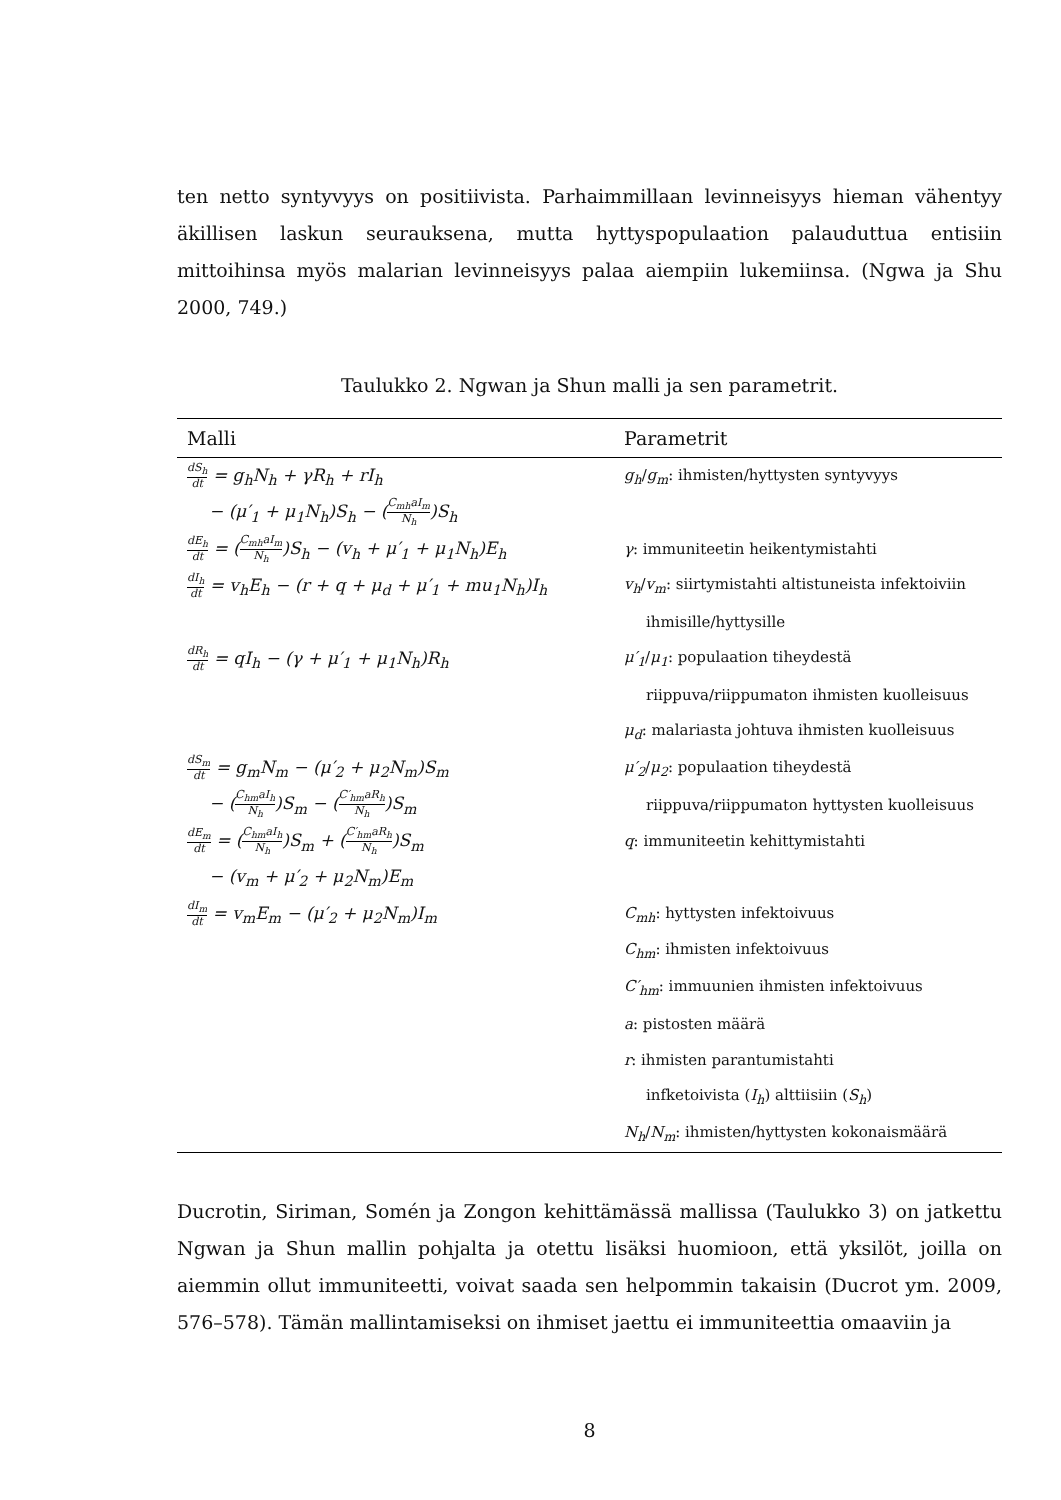ten netto syntyvyys on positiivista. Parhaimmillaan levinneisyys hieman vähentyy äkillisen laskun seurauksena, mutta hyttyspopulaation palauduttua entisiin mittoihinsa myös malarian levinneisyys palaa aiempiin lukemiinsa. (Ngwa ja Shu 2000, 749.)
Taulukko 2. Ngwan ja Shun malli ja sen parametrit.
| Malli | Parametrit |
| --- | --- |
| dS<sub>h</sub> dt = g<sub>h</sub>N<sub>h</sub> + γR<sub>h</sub> + rI<sub>h</sub> | g<sub>h</sub> / g<sub>m</sub> : ihmisten/hyttysten syntyvyys |
| − (μ′<sub>1</sub> + μ<sub>1</sub>N<sub>h</sub>)S<sub>h</sub> − ( C<sub>mh</sub>aI<sub>m</sub> N<sub>h</sub> )S<sub>h</sub> | |
| dE<sub>h</sub> dt = ( C<sub>mh</sub>aI<sub>m</sub> N<sub>h</sub> )S<sub>h</sub> − (v<sub>h</sub> + μ′<sub>1</sub> + μ<sub>1</sub>N<sub>h</sub>)E<sub>h</sub> | γ : immuniteetin heikentymistahti |
| dI<sub>h</sub> dt = v<sub>h</sub>E<sub>h</sub> − (r + q + μ<sub>d</sub> + μ′<sub>1</sub> + mu<sub>1</sub>N<sub>h</sub>)I<sub>h</sub> | v<sub>h</sub> / v<sub>m</sub> : siirtymistahti altistuneista infektoiviin |
| | ihmisille/hyttysille |
| dR<sub>h</sub> dt = qI<sub>h</sub> − (γ + μ′<sub>1</sub> + μ<sub>1</sub>N<sub>h</sub>)R<sub>h</sub> | μ′<sub>1</sub> / μ<sub>1</sub> : populaation tiheydestä |
| | riippuva/riippumaton ihmisten kuolleisuus |
| | μ<sub>d</sub> : malariasta johtuva ihmisten kuolleisuus |
| dS<sub>m</sub> dt = g<sub>m</sub>N<sub>m</sub> − (μ′<sub>2</sub> + μ<sub>2</sub>N<sub>m</sub>)S<sub>m</sub> | μ′<sub>2</sub> / μ<sub>2</sub> : populaation tiheydestä |
| − ( C<sub>hm</sub>aI<sub>h</sub> N<sub>h</sub> )S<sub>m</sub> − ( C′<sub>hm</sub>aR<sub>h</sub> N<sub>h</sub> )S<sub>m</sub> | riippuva/riippumaton hyttysten kuolleisuus |
| dE<sub>m</sub> dt = ( C<sub>hm</sub>aI<sub>h</sub> N<sub>h</sub> )S<sub>m</sub> + ( C′<sub>hm</sub>aR<sub>h</sub> N<sub>h</sub> )S<sub>m</sub> | q : immuniteetin kehittymistahti |
| − (v<sub>m</sub> + μ′<sub>2</sub> + μ<sub>2</sub>N<sub>m</sub>)E<sub>m</sub> | |
| dI<sub>m</sub> dt = v<sub>m</sub>E<sub>m</sub> − (μ′<sub>2</sub> + μ<sub>2</sub>N<sub>m</sub>)I<sub>m</sub> | C<sub>mh</sub> : hyttysten infektoivuus |
| | C<sub>hm</sub> : ihmisten infektoivuus |
| | C′<sub>hm</sub> : immuunien ihmisten infektoivuus |
| | a : pistosten määrä |
| | r : ihmisten parantumistahti |
| | infketoivista ( I<sub>h</sub> ) alttiisiin ( S<sub>h</sub> ) |
| | N<sub>h</sub> / N<sub>m</sub> : ihmisten/hyttysten kokonaismäärä |
Ducrotin, Siriman, Somén ja Zongon kehittämässä mallissa (Taulukko 3) on jatkettu Ngwan ja Shun mallin pohjalta ja otettu lisäksi huomioon, että yksilöt, joilla on aiemmin ollut immuniteetti, voivat saada sen helpommin takaisin (Ducrot ym. 2009, 576–578). Tämän mallintamiseksi on ihmiset jaettu ei immuniteettia omaaviin ja
8